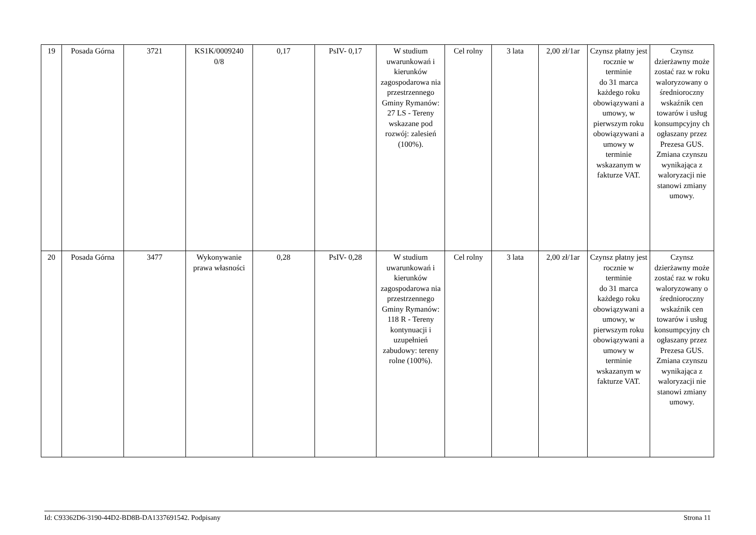| 19 | Posada Górna | 3721 | KS1K/0009240 0/8 | 0,17 | PsIV- 0,17 | W studium uwarunkowań i kierunków zagospodarowa nia przestrzennego Gminy Rymanów: 27 LS - Tereny wskazane pod rozwój: zalesień (100%). | Cel rolny | 3 lata | 2,00 zł/1ar | Czynsz płatny jest rocznie w terminie do 31 marca każdego roku obowiązywani a umowy, w pierwszym roku obowiązywani a umowy w terminie wskazanym w fakturze VAT. | Czynsz dzierżawny może zostać raz w roku waloryzowany o średnioroczny wskaźnik cen towarów i usług konsumpcyjny ch ogłaszany przez Prezesa GUS. Zmiana czynszu wynikająca z waloryzacji nie stanowi zmiany umowy. |
| 20 | Posada Górna | 3477 | Wykonywanie prawa własności | 0,28 | PsIV- 0,28 | W studium uwarunkowań i kierunków zagospodarowa nia przestrzennego Gminy Rymanów: 118 R - Tereny kontynuacji i uzupełnień zabudowy: tereny rolne (100%). | Cel rolny | 3 lata | 2,00 zł/1ar | Czynsz płatny jest rocznie w terminie do 31 marca każdego roku obowiązywani a umowy, w pierwszym roku obowiązywani a umowy w terminie wskazanym w fakturze VAT. | Czynsz dzierżawny może zostać raz w roku waloryzowany o średnioroczny wskaźnik cen towarów i usług konsumpcyjny ch ogłaszany przez Prezesa GUS. Zmiana czynszu wynikająca z waloryzacji nie stanowi zmiany umowy. |
Id: C93362D6-3190-44D2-BD8B-DA1337691542. Podpisany Strona 11